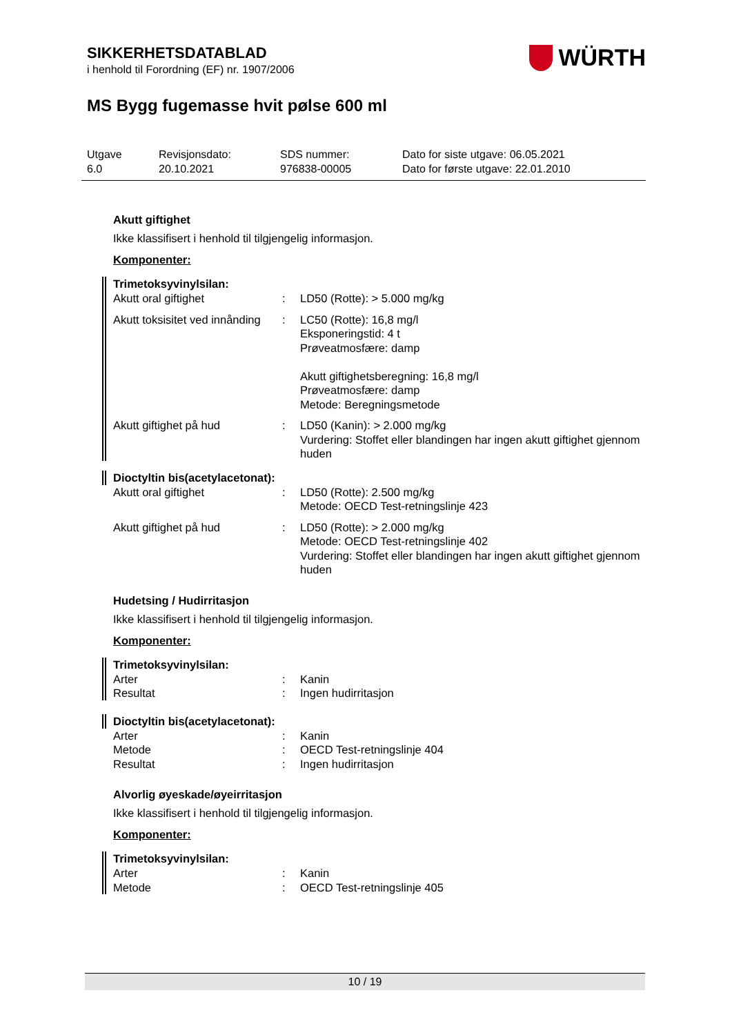SIKKERHETSDATABLAD
i henhold til Forordning (EF) nr. 1907/2006
WÜRTH
MS Bygg fugemasse hvit pølse 600 ml
Utgave
6.0
Revisjonsdato:
20.10.2021
SDS nummer:
976838-00005
Dato for siste utgave: 06.05.2021
Dato for første utgave: 22.01.2010
Akutt giftighet
Ikke klassifisert i henhold til tilgjengelig informasjon.
Komponenter:
Trimetoksyvinylsilan:
Akutt oral giftighet : LD50 (Rotte): > 5.000 mg/kg
Akutt toksisitet ved innånding
: LC50 (Rotte): 16,8 mg/l
Eksponeringstid: 4 t
Prøveatmosfære: damp
Akutt giftighetsberegning: 16,8 mg/l
Prøveatmosfære: damp
Metode: Beregningsmetode
Akutt giftighet på hud : LD50 (Kanin): > 2.000 mg/kg
Vurdering: Stoffet eller blandingen har ingen akutt giftighet gjennom huden
Dioctyltin bis(acetylacetonat):
Akutt oral giftighet : LD50 (Rotte): 2.500 mg/kg
Metode: OECD Test-retningslinje 423
Akutt giftighet på hud : LD50 (Rotte): > 2.000 mg/kg
Metode: OECD Test-retningslinje 402
Vurdering: Stoffet eller blandingen har ingen akutt giftighet gjennom huden
Hudetsing / Hudirritasjon
Ikke klassifisert i henhold til tilgjengelig informasjon.
Komponenter:
Trimetoksyvinylsilan:
Arter : Kanin
Resultat : Ingen hudirritasjon
Dioctyltin bis(acetylacetonat):
Arter : Kanin
Metode : OECD Test-retningslinje 404
Resultat : Ingen hudirritasjon
Alvorlig øyeskade/øyeirritasjon
Ikke klassifisert i henhold til tilgjengelig informasjon.
Komponenter:
Trimetoksyvinylsilan:
Arter : Kanin
Metode : OECD Test-retningslinje 405
10 / 19